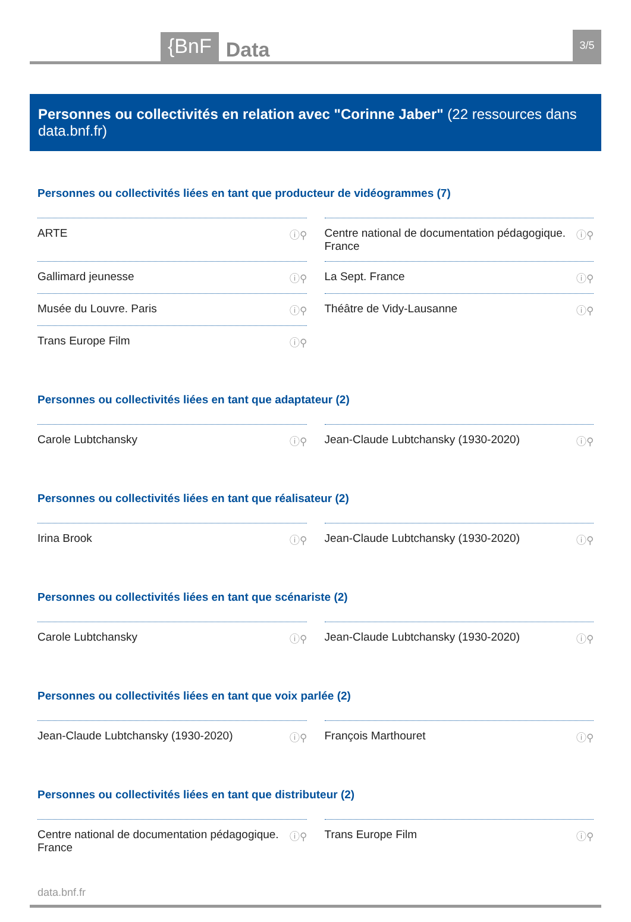{BnF Data 3/5
Personnes ou collectivités en relation avec "Corinne Jaber" (22 ressources dans data.bnf.fr)
Personnes ou collectivités liées en tant que producteur de vidéogrammes (7)
ARTE ⓘ⚲
Centre national de documentation pédagogique. France ⓘ⚲
Gallimard jeunesse ⓘ⚲
La Sept. France ⓘ⚲
Musée du Louvre. Paris ⓘ⚲
Théâtre de Vidy-Lausanne ⓘ⚲
Trans Europe Film ⓘ⚲
Personnes ou collectivités liées en tant que adaptateur (2)
Carole Lubtchansky ⓘ⚲
Jean-Claude Lubtchansky (1930-2020) ⓘ⚲
Personnes ou collectivités liées en tant que réalisateur (2)
Irina Brook ⓘ⚲
Jean-Claude Lubtchansky (1930-2020) ⓘ⚲
Personnes ou collectivités liées en tant que scénariste (2)
Carole Lubtchansky ⓘ⚲
Jean-Claude Lubtchansky (1930-2020) ⓘ⚲
Personnes ou collectivités liées en tant que voix parlée (2)
Jean-Claude Lubtchansky (1930-2020) ⓘ⚲
François Marthouret ⓘ⚲
Personnes ou collectivités liées en tant que distributeur (2)
Centre national de documentation pédagogique. France ⓘ⚲
Trans Europe Film ⓘ⚲
data.bnf.fr